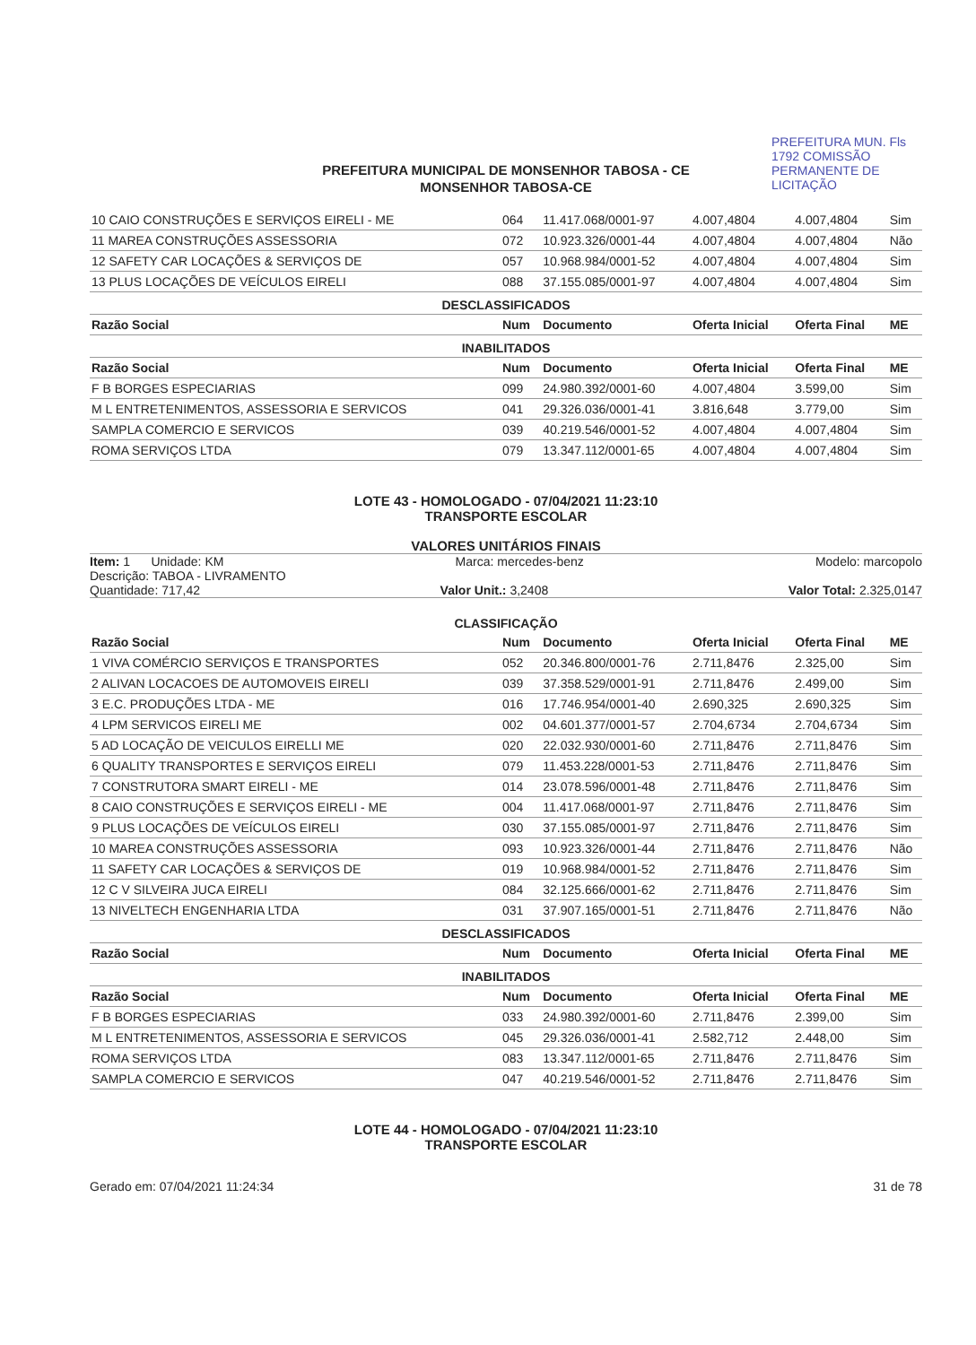PREFEITURA MUN. Fls 1792 COMISSÃO PERMANENTE DE LICITAÇÃO
PREFEITURA MUNICIPAL DE MONSENHOR TABOSA - CE
MONSENHOR TABOSA-CE
| 10 CAIO CONSTRUÇÕES E SERVIÇOS EIRELI - ME | 064 | 11.417.068/0001-97 | 4.007,4804 | 4.007,4804 | Sim |
| 11 MAREA CONSTRUÇÕES ASSESSORIA | 072 | 10.923.326/0001-44 | 4.007,4804 | 4.007,4804 | Não |
| 12 SAFETY CAR LOCAÇÕES & SERVIÇOS DE | 057 | 10.968.984/0001-52 | 4.007,4804 | 4.007,4804 | Sim |
| 13 PLUS LOCAÇÕES DE VEÍCULOS EIRELI | 088 | 37.155.085/0001-97 | 4.007,4804 | 4.007,4804 | Sim |
| DESCLASSIFICADOS | | | | | |
| Razão Social | Num | Documento | Oferta Inicial | Oferta Final | ME |
| INABILITADOS | | | | | |
| Razão Social | Num | Documento | Oferta Inicial | Oferta Final | ME |
| F B BORGES ESPECIARIAS | 099 | 24.980.392/0001-60 | 4.007,4804 | 3.599,00 | Sim |
| M L ENTRETENIMENTOS, ASSESSORIA E SERVICOS | 041 | 29.326.036/0001-41 | 3.816,648 | 3.779,00 | Sim |
| SAMPLA COMERCIO E SERVICOS | 039 | 40.219.546/0001-52 | 4.007,4804 | 4.007,4804 | Sim |
| ROMA SERVIÇOS LTDA | 079 | 13.347.112/0001-65 | 4.007,4804 | 4.007,4804 | Sim |
LOTE 43 - HOMOLOGADO - 07/04/2021 11:23:10
TRANSPORTE ESCOLAR
VALORES UNITÁRIOS FINAIS
Item: 1 Unidade: KM Marca: mercedes-benz Modelo: marcopolo
Descrição: TABOA - LIVRAMENTO
Quantidade: 717,42 Valor Unit.: 3,2408 Valor Total: 2.325,0147
CLASSIFICAÇÃO
| Razão Social | Num | Documento | Oferta Inicial | Oferta Final | ME |
| --- | --- | --- | --- | --- | --- |
| 1 VIVA COMÉRCIO SERVIÇOS E TRANSPORTES | 052 | 20.346.800/0001-76 | 2.711,8476 | 2.325,00 | Sim |
| 2 ALIVAN LOCACOES DE AUTOMOVEIS EIRELI | 039 | 37.358.529/0001-91 | 2.711,8476 | 2.499,00 | Sim |
| 3 E.C. PRODUÇÕES LTDA - ME | 016 | 17.746.954/0001-40 | 2.690,325 | 2.690,325 | Sim |
| 4 LPM SERVICOS EIRELI ME | 002 | 04.601.377/0001-57 | 2.704,6734 | 2.704,6734 | Sim |
| 5 AD LOCAÇÃO DE VEICULOS EIRELLI ME | 020 | 22.032.930/0001-60 | 2.711,8476 | 2.711,8476 | Sim |
| 6 QUALITY TRANSPORTES E SERVIÇOS EIRELI | 079 | 11.453.228/0001-53 | 2.711,8476 | 2.711,8476 | Sim |
| 7 CONSTRUTORA SMART EIRELI - ME | 014 | 23.078.596/0001-48 | 2.711,8476 | 2.711,8476 | Sim |
| 8 CAIO CONSTRUÇÕES E SERVIÇOS EIRELI - ME | 004 | 11.417.068/0001-97 | 2.711,8476 | 2.711,8476 | Sim |
| 9 PLUS LOCAÇÕES DE VEÍCULOS EIRELI | 030 | 37.155.085/0001-97 | 2.711,8476 | 2.711,8476 | Sim |
| 10 MAREA CONSTRUÇÕES ASSESSORIA | 093 | 10.923.326/0001-44 | 2.711,8476 | 2.711,8476 | Não |
| 11 SAFETY CAR LOCAÇÕES & SERVIÇOS DE | 019 | 10.968.984/0001-52 | 2.711,8476 | 2.711,8476 | Sim |
| 12 C V SILVEIRA JUCA EIRELI | 084 | 32.125.666/0001-62 | 2.711,8476 | 2.711,8476 | Sim |
| 13 NIVELTECH ENGENHARIA LTDA | 031 | 37.907.165/0001-51 | 2.711,8476 | 2.711,8476 | Não |
| DESCLASSIFICADOS | | | | | |
| Razão Social | Num | Documento | Oferta Inicial | Oferta Final | ME |
| INABILITADOS | | | | | |
| Razão Social | Num | Documento | Oferta Inicial | Oferta Final | ME |
| F B BORGES ESPECIARIAS | 033 | 24.980.392/0001-60 | 2.711,8476 | 2.399,00 | Sim |
| M L ENTRETENIMENTOS, ASSESSORIA E SERVICOS | 045 | 29.326.036/0001-41 | 2.582,712 | 2.448,00 | Sim |
| ROMA SERVIÇOS LTDA | 083 | 13.347.112/0001-65 | 2.711,8476 | 2.711,8476 | Sim |
| SAMPLA COMERCIO E SERVICOS | 047 | 40.219.546/0001-52 | 2.711,8476 | 2.711,8476 | Sim |
LOTE 44 - HOMOLOGADO - 07/04/2021 11:23:10
TRANSPORTE ESCOLAR
Gerado em: 07/04/2021 11:24:34 31 de 78